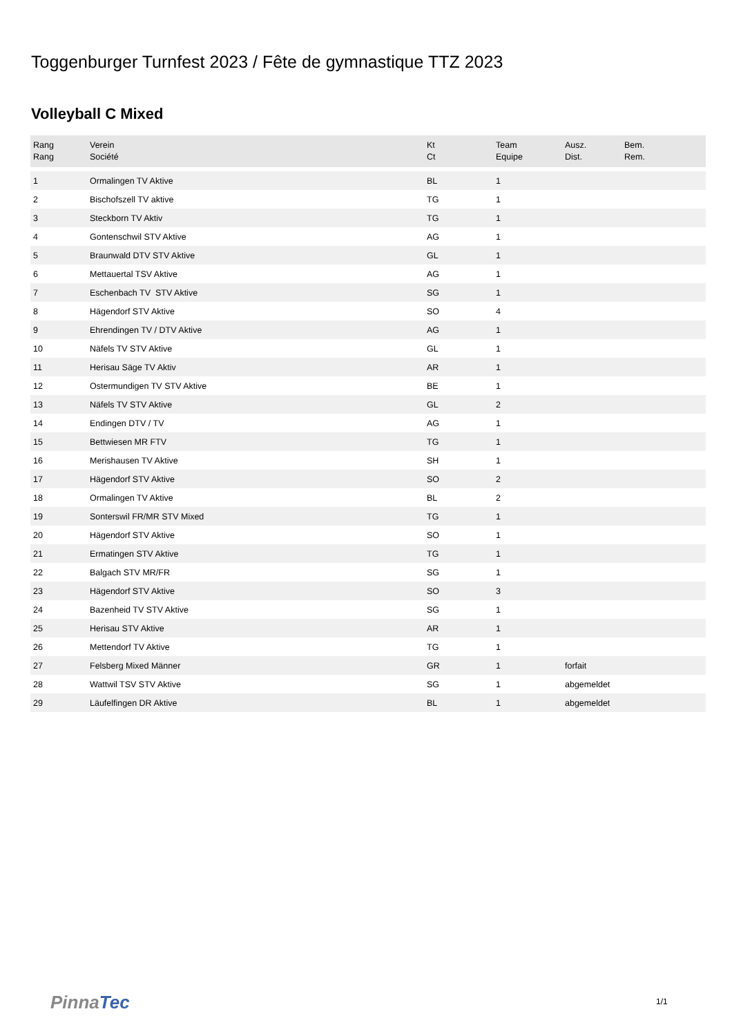Toggenburger Turnfest 2023 / Fête de gymnastique TTZ 2023
Volleyball C Mixed
| Rang Rang | Verein Société | Kt Ct | Team Equipe | Ausz. Dist. | Bem. Rem. |
| --- | --- | --- | --- | --- | --- |
| 1 | Ormalingen TV Aktive | BL | 1 | | |
| 2 | Bischofszell TV aktive | TG | 1 | | |
| 3 | Steckborn TV Aktiv | TG | 1 | | |
| 4 | Gontenschwil STV Aktive | AG | 1 | | |
| 5 | Braunwald DTV STV Aktive | GL | 1 | | |
| 6 | Mettauertal TSV Aktive | AG | 1 | | |
| 7 | Eschenbach TV STV Aktive | SG | 1 | | |
| 8 | Hägendorf STV Aktive | SO | 4 | | |
| 9 | Ehrendingen TV / DTV Aktive | AG | 1 | | |
| 10 | Näfels TV STV Aktive | GL | 1 | | |
| 11 | Herisau Säge TV Aktiv | AR | 1 | | |
| 12 | Ostermundigen TV STV Aktive | BE | 1 | | |
| 13 | Näfels TV STV Aktive | GL | 2 | | |
| 14 | Endingen DTV / TV | AG | 1 | | |
| 15 | Bettwiesen MR FTV | TG | 1 | | |
| 16 | Merishausen TV Aktive | SH | 1 | | |
| 17 | Hägendorf STV Aktive | SO | 2 | | |
| 18 | Ormalingen TV Aktive | BL | 2 | | |
| 19 | Sonterswil FR/MR STV Mixed | TG | 1 | | |
| 20 | Hägendorf STV Aktive | SO | 1 | | |
| 21 | Ermatingen STV Aktive | TG | 1 | | |
| 22 | Balgach STV MR/FR | SG | 1 | | |
| 23 | Hägendorf STV Aktive | SO | 3 | | |
| 24 | Bazenheid TV STV Aktive | SG | 1 | | |
| 25 | Herisau STV Aktive | AR | 1 | | |
| 26 | Mettendorf TV Aktive | TG | 1 | | |
| 27 | Felsberg Mixed Männer | GR | 1 | forfait | |
| 28 | Wattwil TSV STV Aktive | SG | 1 | abgemeldet | |
| 29 | Läufelfingen DR Aktive | BL | 1 | abgemeldet | |
PinnaTec 1/1